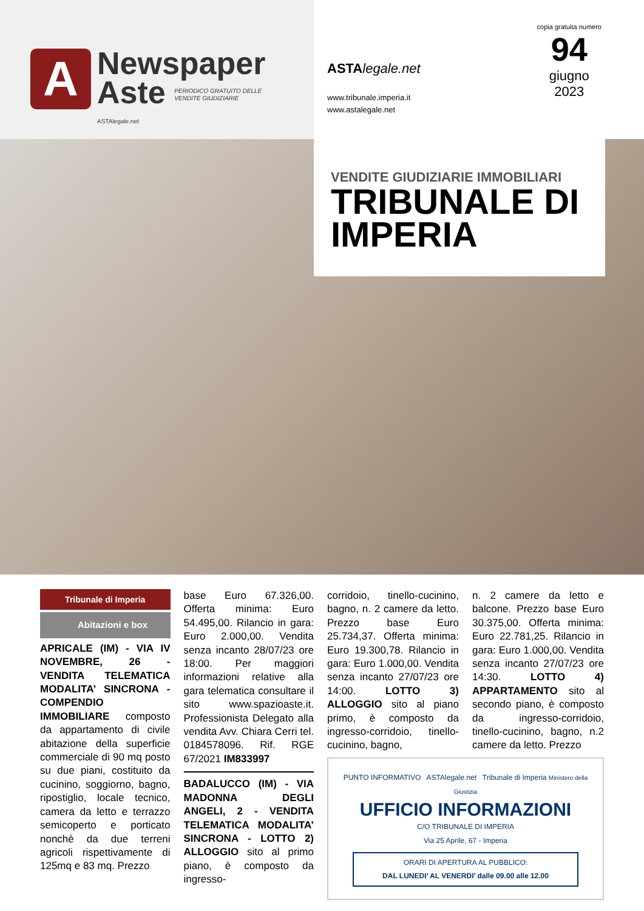A
Newspaper
Aste PERIODICO GRATUITO DELLE VENDITE GIUDIZIARIE
ASTAlegale.net
ASTA legale.net
www.tribunale.imperia.it
www.astalegale.net
copia gratuita numero
94
giugno
2023
VENDITE GIUDIZIARIE IMMOBILIARI
TRIBUNALE DI IMPERIA
Tribunale di Imperia
Abitazioni e box
APRICALE (IM) - VIA IV NOVEMBRE, 26 - VENDITA TELEMATICA MODALITA’ SINCRONA - COMPENDIO IMMOBILIARE composto da appartamento di civile abitazione della superficie commerciale di 90 mq posto su due piani, costituito da cucinino, soggiorno, bagno, ripostiglio, locale tecnico, camera da letto e terrazzo semicoperto e porticato nonchè da due terreni agricoli rispettivamente di 125mq e 83 mq. Prezzo
base Euro 67.326,00. Offerta minima: Euro 54.495,00. Rilancio in gara: Euro 2.000,00. Vendita senza incanto 28/07/23 ore 18:00. Per maggiori informazioni relative alla gara telematica consultare il sito www.spazioaste.it. Professionista Delegato alla vendita Avv. Chiara Cerri tel. 0184578096. Rif. RGE 67/2021 IM833997
BADALUCCO (IM) - VIA MADONNA DEGLI ANGELI, 2 - VENDITA TELEMATICA MODALITA’ SINCRONA - LOTTO 2) ALLOGGIO sito al primo piano, è composto da ingresso-
corridoio, tinello-cucinino, bagno, n. 2 camere da letto. Prezzo base Euro 25.734,37. Offerta minima: Euro 19.300,78. Rilancio in gara: Euro 1.000,00. Vendita senza incanto 27/07/23 ore 14:00. LOTTO 3) ALLOGGIO sito al piano primo, è composto da ingresso-corridoio, tinello-cucinino, bagno,
n. 2 camere da letto e balcone. Prezzo base Euro 30.375,00. Offerta minima: Euro 22.781,25. Rilancio in gara: Euro 1.000,00. Vendita senza incanto 27/07/23 ore 14:30. LOTTO 4) APPARTAMENTO sito al secondo piano, è composto da ingresso-corridoio, tinello-cucinino, bagno, n.2 camere da letto. Prezzo
PUNTO INFORMATIVO ASTAlegale.net Tribunale di Imperia Ministero della Giustizia
UFFICIO INFORMAZIONI
C/O TRIBUNALE DI IMPERIA
Via 25 Aprile, 67 - Imperia
ORARI DI APERTURA AL PUBBLICO:
DAL LUNEDI’ AL VENERDI’ dalle 09.00 alle 12.00